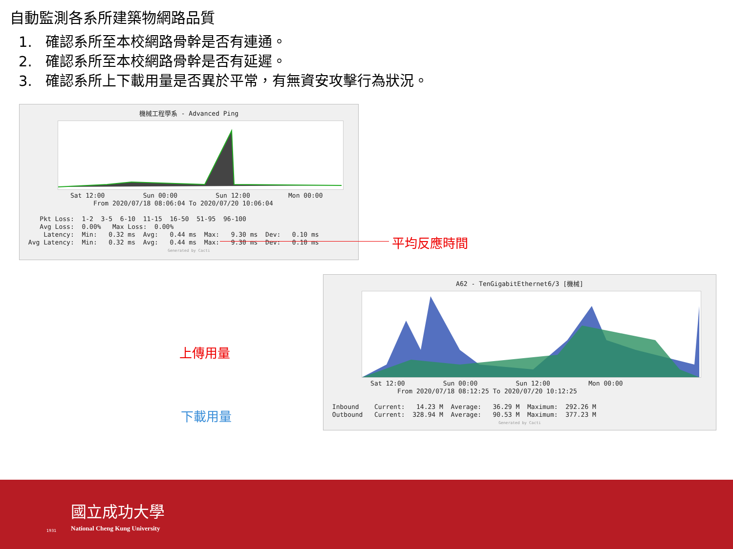自動監測各系所建築物網路品質
1. 確認系所至本校網路骨幹是否有連通。
2. 確認系所至本校網路骨幹是否有延遲。
3. 確認系所上下載用量是否異於平常，有無資安攻擊行為狀況。
機械工程學系 - Advanced Ping
Sat 12:00 Sun 00:00 Sun 12:00 Mon 00:00 From 2020/07/18 08:06:04 To 2020/07/20 10:06:04 Pkt Loss: 1-2 3-5 6-10 11-15 16-50 51-95 96-100 Avg Loss: 0.00% Max Loss: 0.00% Latency: Min: 0.32 ms Avg: 0.44 ms Max: 9.30 ms Dev: 0.10 ms Avg Latency: Min: 0.32 ms Avg: 0.44 ms Max: 9.30 ms Dev: 0.10 ms
Generated by Cacti
平均反應時間
A62 - TenGigabitEthernet6/3 [機械]
Sat 12:00 Sun 00:00 Sun 12:00 Mon 00:00 From 2020/07/18 08:12:25 To 2020/07/20 10:12:25 Inbound Current: 14.23 M Average: 36.29 M Maximum: 292.26 M Outbound Current: 328.94 M Average: 90.53 M Maximum: 377.23 M
Generated by Cacti
上傳用量
下載用量
國立成功大學
National Cheng Kung University
1931